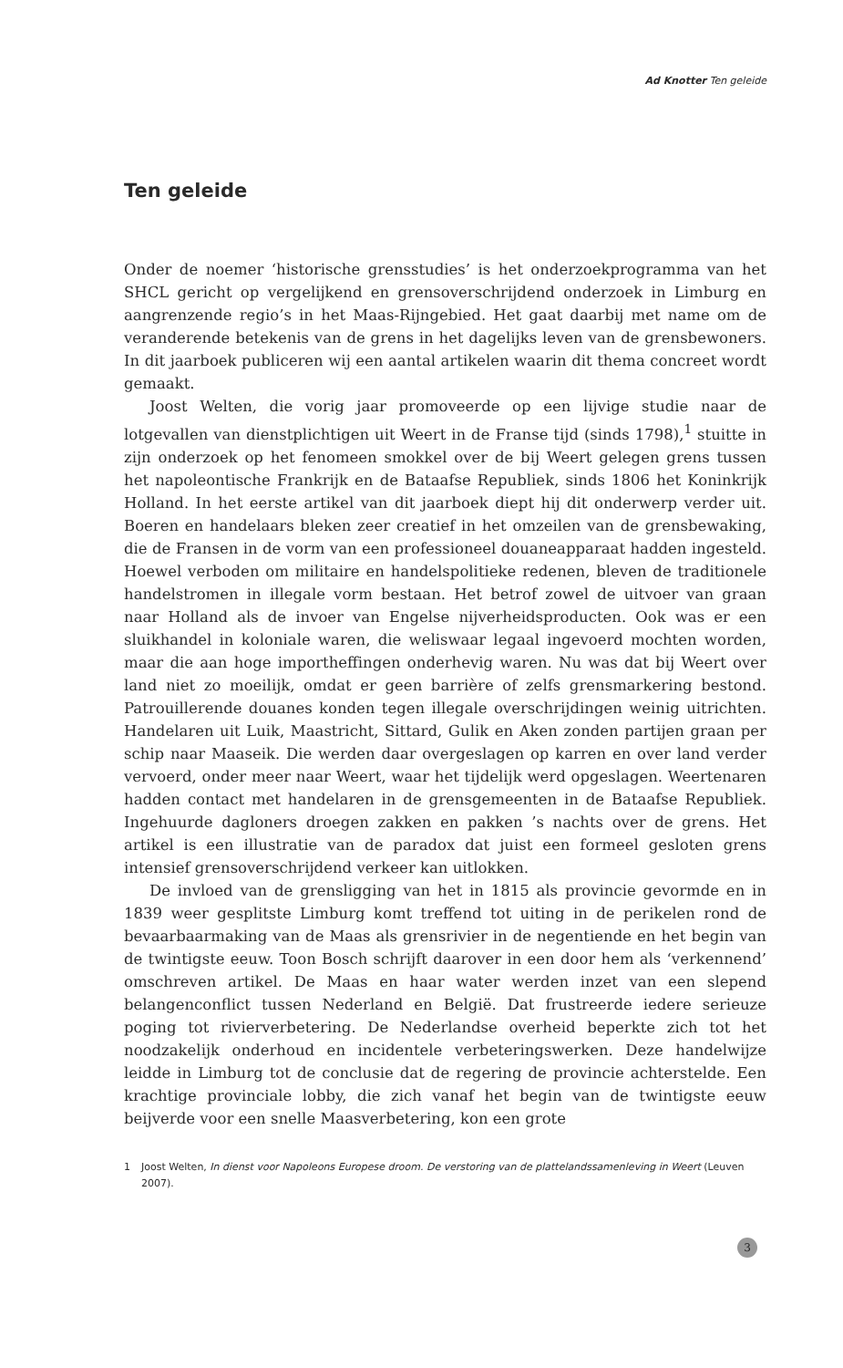Ad Knotter Ten geleide
Ten geleide
Onder de noemer ‘historische grensstudies’ is het onderzoekprogramma van het SHCL gericht op vergelijkend en grensoverschrijdend onderzoek in Limburg en aangrenzende regio’s in het Maas-Rijngebied. Het gaat daarbij met name om de veranderende betekenis van de grens in het dagelijks leven van de grensbewoners. In dit jaarboek publiceren wij een aantal artikelen waarin dit thema concreet wordt gemaakt.
Joost Welten, die vorig jaar promoveerde op een lijvige studie naar de lotgevallen van dienstplichtigen uit Weert in de Franse tijd (sinds 1798),<sup>1</sup> stuitte in zijn onderzoek op het fenomeen smokkel over de bij Weert gelegen grens tussen het napoleontische Frankrijk en de Bataafse Republiek, sinds 1806 het Koninkrijk Holland. In het eerste artikel van dit jaarboek diept hij dit onderwerp verder uit. Boeren en handelaars bleken zeer creatief in het omzeilen van de grensbewaking, die de Fransen in de vorm van een professioneel douaneapparaat hadden ingesteld. Hoewel verboden om militaire en handelspolitieke redenen, bleven de traditionele handelstromen in illegale vorm bestaan. Het betrof zowel de uitvoer van graan naar Holland als de invoer van Engelse nijverheidsproducten. Ook was er een sluikhandel in koloniale waren, die weliswaar legaal ingevoerd mochten worden, maar die aan hoge importheffingen onderhevig waren. Nu was dat bij Weert over land niet zo moeilijk, omdat er geen barrière of zelfs grensmarkering bestond. Patrouillerende douanes konden tegen illegale overschrijdingen weinig uitrichten. Handelaren uit Luik, Maastricht, Sittard, Gulik en Aken zonden partijen graan per schip naar Maaseik. Die werden daar overgeslagen op karren en over land verder vervoerd, onder meer naar Weert, waar het tijdelijk werd opgeslagen. Weertenaren hadden contact met handelaren in de grensgemeenten in de Bataafse Republiek. Ingehuurde dagloners droegen zakken en pakken ’s nachts over de grens. Het artikel is een illustratie van de paradox dat juist een formeel gesloten grens intensief grensoverschrijdend verkeer kan uitlokken.
De invloed van de grensligging van het in 1815 als provincie gevormde en in 1839 weer gesplitste Limburg komt treffend tot uiting in de perikelen rond de bevaarbaarmaking van de Maas als grensrivier in de negentiende en het begin van de twintigste eeuw. Toon Bosch schrijft daarover in een door hem als ‘verkennend’ omschreven artikel. De Maas en haar water werden inzet van een slepend belangenconflict tussen Nederland en België. Dat frustreerde iedere serieuze poging tot rivierverbetering. De Nederlandse overheid beperkte zich tot het noodzakelijk onderhoud en incidentele verbeteringswerken. Deze handelwijze leidde in Limburg tot de conclusie dat de regering de provincie achterstelde. Een krachtige provinciale lobby, die zich vanaf het begin van de twintigste eeuw beijverde voor een snelle Maasverbetering, kon een grote
1 Joost Welten, In dienst voor Napoleons Europese droom. De verstoring van de plattelandssamenleving in Weert (Leuven 2007).
3